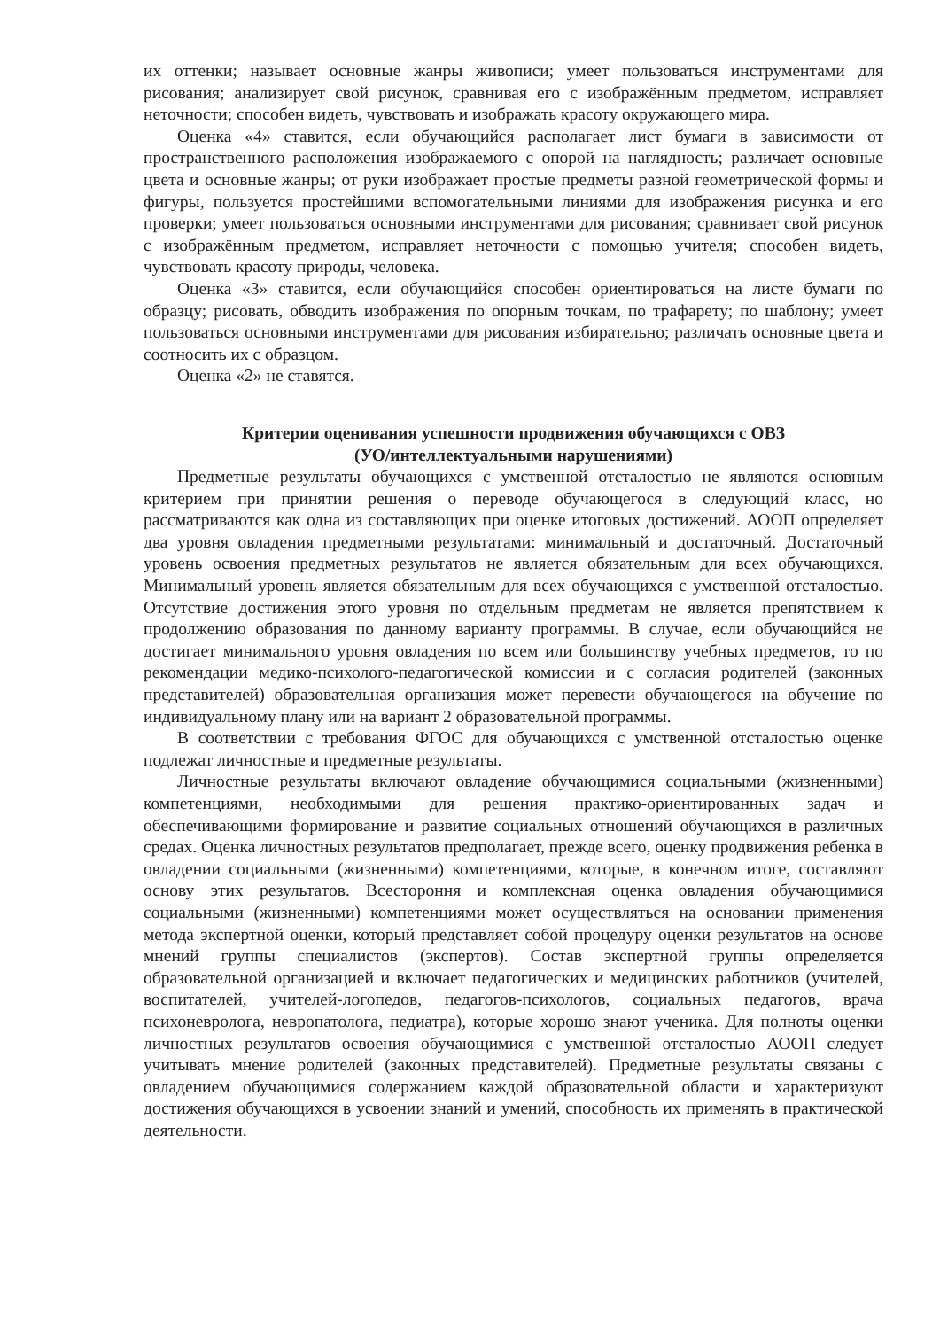их оттенки; называет основные жанры живописи; умеет пользоваться инструментами для рисования; анализирует свой рисунок, сравнивая его с изображённым предметом, исправляет неточности; способен видеть, чувствовать и изображать красоту окружающего мира.
Оценка «4» ставится, если обучающийся располагает лист бумаги в зависимости от пространственного расположения изображаемого с опорой на наглядность; различает основные цвета и основные жанры; от руки изображает простые предметы разной геометрической формы и фигуры, пользуется простейшими вспомогательными линиями для изображения рисунка и его проверки; умеет пользоваться основными инструментами для рисования; сравнивает свой рисунок с изображённым предметом, исправляет неточности с помощью учителя; способен видеть, чувствовать красоту природы, человека.
Оценка «3» ставится, если обучающийся способен ориентироваться на листе бумаги по образцу; рисовать, обводить изображения по опорным точкам, по трафарету; по шаблону; умеет пользоваться основными инструментами для рисования избирательно; различать основные цвета и соотносить их с образцом.
Оценка «2» не ставятся.
Критерии оценивания успешности продвижения обучающихся с ОВЗ
(УО/интеллектуальными нарушениями)
Предметные результаты обучающихся с умственной отсталостью не являются основным критерием при принятии решения о переводе обучающегося в следующий класс, но рассматриваются как одна из составляющих при оценке итоговых достижений. АООП определяет два уровня овладения предметными результатами: минимальный и достаточный. Достаточный уровень освоения предметных результатов не является обязательным для всех обучающихся. Минимальный уровень является обязательным для всех обучающихся с умственной отсталостью. Отсутствие достижения этого уровня по отдельным предметам не является препятствием к продолжению образования по данному варианту программы. В случае, если обучающийся не достигает минимального уровня овладения по всем или большинству учебных предметов, то по рекомендации медико-психолого-педагогической комиссии и с согласия родителей (законных представителей) образовательная организация может перевести обучающегося на обучение по индивидуальному плану или на вариант 2 образовательной программы.
В соответствии с требования ФГОС для обучающихся с умственной отсталостью оценке подлежат личностные и предметные результаты.
Личностные результаты включают овладение обучающимися социальными (жизненными) компетенциями, необходимыми для решения практико-ориентированных задач и обеспечивающими формирование и развитие социальных отношений обучающихся в различных средах. Оценка личностных результатов предполагает, прежде всего, оценку продвижения ребенка в овладении социальными (жизненными) компетенциями, которые, в конечном итоге, составляют основу этих результатов. Всестороння и комплексная оценка овладения обучающимися социальными (жизненными) компетенциями может осуществляться на основании применения метода экспертной оценки, который представляет собой процедуру оценки результатов на основе мнений группы специалистов (экспертов). Состав экспертной группы определяется образовательной организацией и включает педагогических и медицинских работников (учителей, воспитателей, учителей-логопедов, педагогов-психологов, социальных педагогов, врача психоневролога, невропатолога, педиатра), которые хорошо знают ученика. Для полноты оценки личностных результатов освоения обучающимися с умственной отсталостью АООП следует учитывать мнение родителей (законных представителей). Предметные результаты связаны с овладением обучающимися содержанием каждой образовательной области и характеризуют достижения обучающихся в усвоении знаний и умений, способность их применять в практической деятельности.